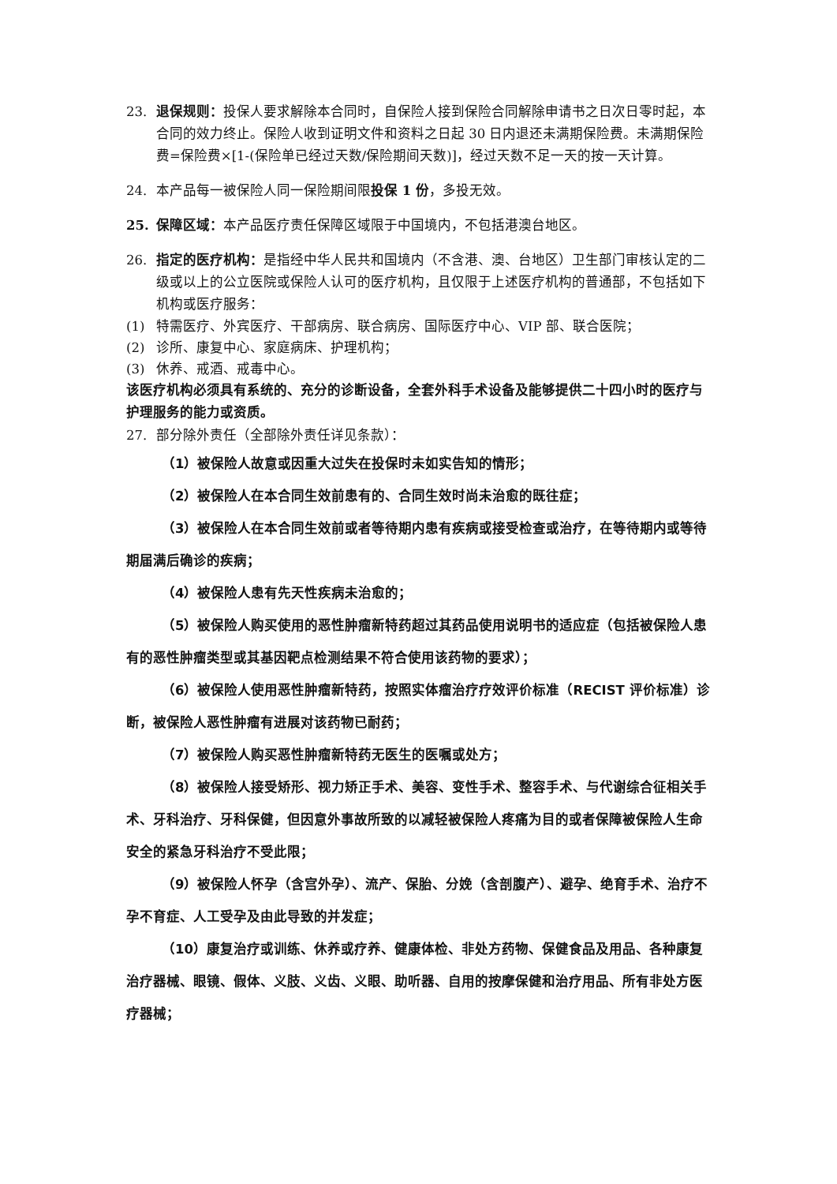23. 退保规则：投保人要求解除本合同时，自保险人接到保险合同解除申请书之日次日零时起，本合同的效力终止。保险人收到证明文件和资料之日起 30 日内退还未满期保险费。未满期保险费=保险费×[1-(保险单已经过天数/保险期间天数)]，经过天数不足一天的按一天计算。
24. 本产品每一被保险人同一保险期间限投保 1 份，多投无效。
25. 保障区域：本产品医疗责任保障区域限于中国境内，不包括港澳台地区。
26. 指定的医疗机构：是指经中华人民共和国境内（不含港、澳、台地区）卫生部门审核认定的二级或以上的公立医院或保险人认可的医疗机构，且仅限于上述医疗机构的普通部，不包括如下机构或医疗服务：
(1) 特需医疗、外宾医疗、干部病房、联合病房、国际医疗中心、VIP 部、联合医院；
(2) 诊所、康复中心、家庭病床、护理机构；
(3) 休养、戒酒、戒毒中心。
该医疗机构必须具有系统的、充分的诊断设备，全套外科手术设备及能够提供二十四小时的医疗与护理服务的能力或资质。
27. 部分除外责任（全部除外责任详见条款）：
（1）被保险人故意或因重大过失在投保时未如实告知的情形；
（2）被保险人在本合同生效前患有的、合同生效时尚未治愈的既往症；
（3）被保险人在本合同生效前或者等待期内患有疾病或接受检查或治疗，在等待期内或等待期届满后确诊的疾病；
（4）被保险人患有先天性疾病未治愈的；
（5）被保险人购买使用的恶性肿瘤新特药超过其药品使用说明书的适应症（包括被保险人患有的恶性肿瘤类型或其基因靶点检测结果不符合使用该药物的要求）；
（6）被保险人使用恶性肿瘤新特药，按照实体瘤治疗疗效评价标准（RECIST 评价标准）诊断，被保险人恶性肿瘤有进展对该药物已耐药；
（7）被保险人购买恶性肿瘤新特药无医生的医嘱或处方；
（8）被保险人接受矫形、视力矫正手术、美容、变性手术、整容手术、与代谢综合征相关手术、牙科治疗、牙科保健，但因意外事故所致的以减轻被保险人疼痛为目的或者保障被保险人生命安全的紧急牙科治疗不受此限；
（9）被保险人怀孕（含宫外孕）、流产、保胎、分娩（含剖腹产）、避孕、绝育手术、治疗不孕不育症、人工受孕及由此导致的并发症；
（10）康复治疗或训练、休养或疗养、健康体检、非处方药物、保健食品及用品、各种康复治疗器械、眼镜、假体、义肢、义齿、义眼、助听器、自用的按摩保健和治疗用品、所有非处方医疗器械；